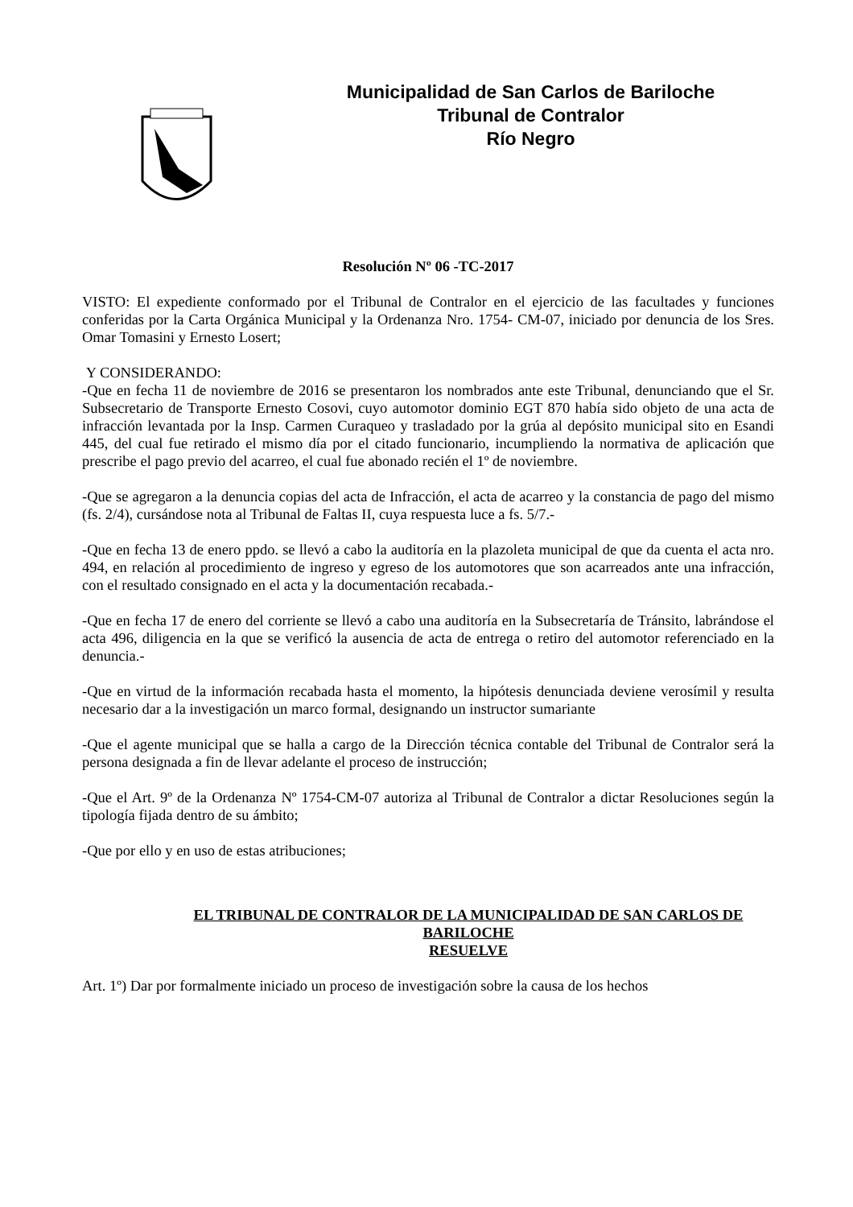Municipalidad de San Carlos de Bariloche
Tribunal de Contralor
Río Negro
Resolución Nº 06 -TC-2017
VISTO: El expediente conformado por el Tribunal de Contralor en el ejercicio de las facultades y funciones conferidas por la Carta Orgánica Municipal y la Ordenanza Nro. 1754- CM-07, iniciado por denuncia de los Sres. Omar Tomasini y Ernesto Losert;
Y CONSIDERANDO:
-Que en fecha 11 de noviembre de 2016 se presentaron los nombrados ante este Tribunal, denunciando que el Sr. Subsecretario de Transporte Ernesto Cosovi, cuyo automotor dominio EGT 870 había sido objeto de una acta de infracción levantada por la Insp. Carmen Curaqueo y trasladado por la grúa al depósito municipal sito en Esandi 445, del cual fue retirado el mismo día por el citado funcionario, incumpliendo la normativa de aplicación que prescribe el pago previo del acarreo, el cual fue abonado recién el 1º de noviembre.
-Que se agregaron a la denuncia copias del acta de Infracción, el acta de acarreo y la constancia de pago del mismo (fs. 2/4), cursándose nota al Tribunal de Faltas II, cuya respuesta luce a fs. 5/7.-
-Que en fecha 13 de enero ppdo. se llevó a cabo la auditoría en la plazoleta municipal de que da cuenta el acta nro. 494, en relación al procedimiento de ingreso y egreso de los automotores que son acarreados ante una infracción, con el resultado consignado en el acta y la documentación recabada.-
-Que en fecha 17 de enero del corriente se llevó a cabo una auditoría en la Subsecretaría de Tránsito, labrándose el acta 496, diligencia en la que se verificó la ausencia de acta de entrega o retiro del automotor referenciado en la denuncia.-
-Que en virtud de la información recabada hasta el momento, la hipótesis denunciada deviene verosímil y resulta necesario dar a la investigación un marco formal, designando un instructor sumariante
-Que el agente municipal que se halla a cargo de la Dirección técnica contable del Tribunal de Contralor será la persona designada a fin de llevar adelante el proceso de instrucción;
-Que el Art. 9º de la Ordenanza Nº 1754-CM-07 autoriza al Tribunal de Contralor a dictar Resoluciones según la tipología fijada dentro de su ámbito;
-Que por ello y en uso de estas atribuciones;
EL TRIBUNAL DE CONTRALOR DE LA MUNICIPALIDAD DE SAN CARLOS DE BARILOCHE
RESUELVE
Art. 1º) Dar por formalmente iniciado un proceso de investigación sobre la causa de los hechos